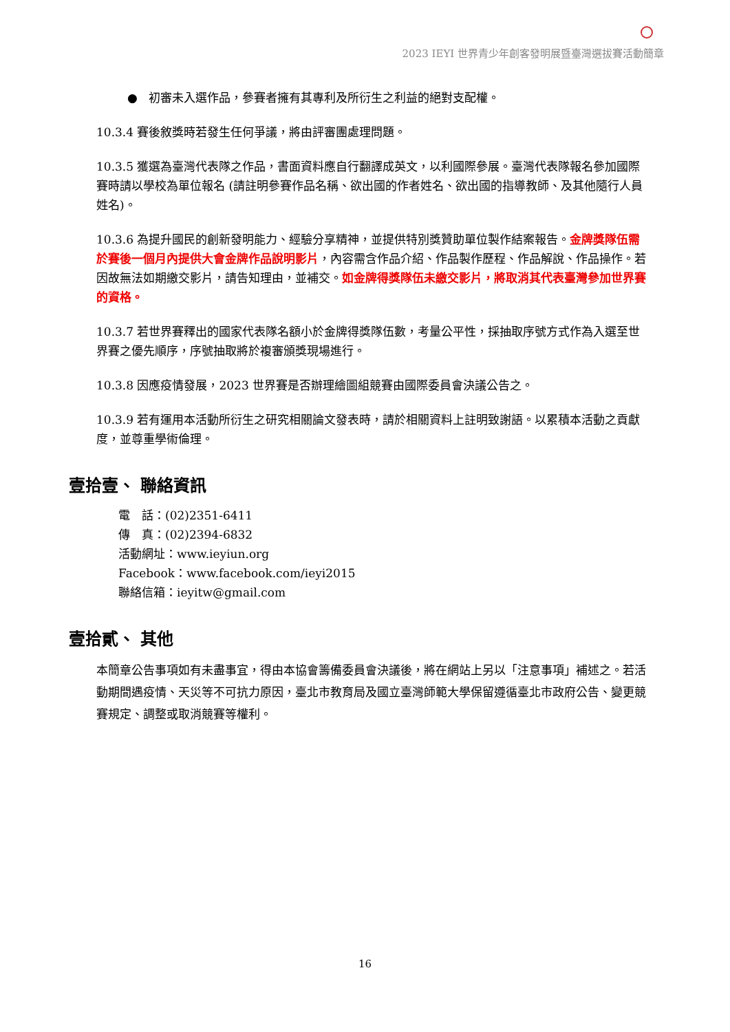2023 IEYI 世界青少年創客發明展暨臺灣選拔賽活動簡章
● 初審未入選作品，參賽者擁有其專利及所衍生之利益的絕對支配權。
10.3.4 賽後敘獎時若發生任何爭議，將由評審團處理問題。
10.3.5 獲選為臺灣代表隊之作品，書面資料應自行翻譯成英文，以利國際參展。臺灣代表隊報名參加國際賽時請以學校為單位報名 (請註明參賽作品名稱、欲出國的作者姓名、欲出國的指導教師、及其他隨行人員姓名)。
10.3.6 為提升國民的創新發明能力、經驗分享精神，並提供特別獎贊助單位製作結案報告。金牌獎隊伍需於賽後一個月內提供大會金牌作品說明影片，內容需含作品介紹、作品製作歷程、作品解說、作品操作。若因故無法如期繳交影片，請告知理由，並補交。如金牌得獎隊伍未繳交影片，將取消其代表臺灣參加世界賽的資格。
10.3.7 若世界賽釋出的國家代表隊名額小於金牌得獎隊伍數，考量公平性，採抽取序號方式作為入選至世界賽之優先順序，序號抽取將於複審頒獎現場進行。
10.3.8 因應疫情發展，2023 世界賽是否辦理繪圖組競賽由國際委員會決議公告之。
10.3.9 若有運用本活動所衍生之研究相關論文發表時，請於相關資料上註明致謝語。以累積本活動之貢獻度，並尊重學術倫理。
壹拾壹、 聯絡資訊
電　話：(02)2351-6411
傳　真：(02)2394-6832
活動網址：www.ieyiun.org
Facebook：www.facebook.com/ieyi2015
聯絡信箱：ieyitw@gmail.com
壹拾貳、 其他
本簡章公告事項如有未盡事宜，得由本協會籌備委員會決議後，將在網站上另以「注意事項」補述之。若活動期間遇疫情、天災等不可抗力原因，臺北市教育局及國立臺灣師範大學保留遵循臺北市政府公告、變更競賽規定、調整或取消競賽等權利。
16